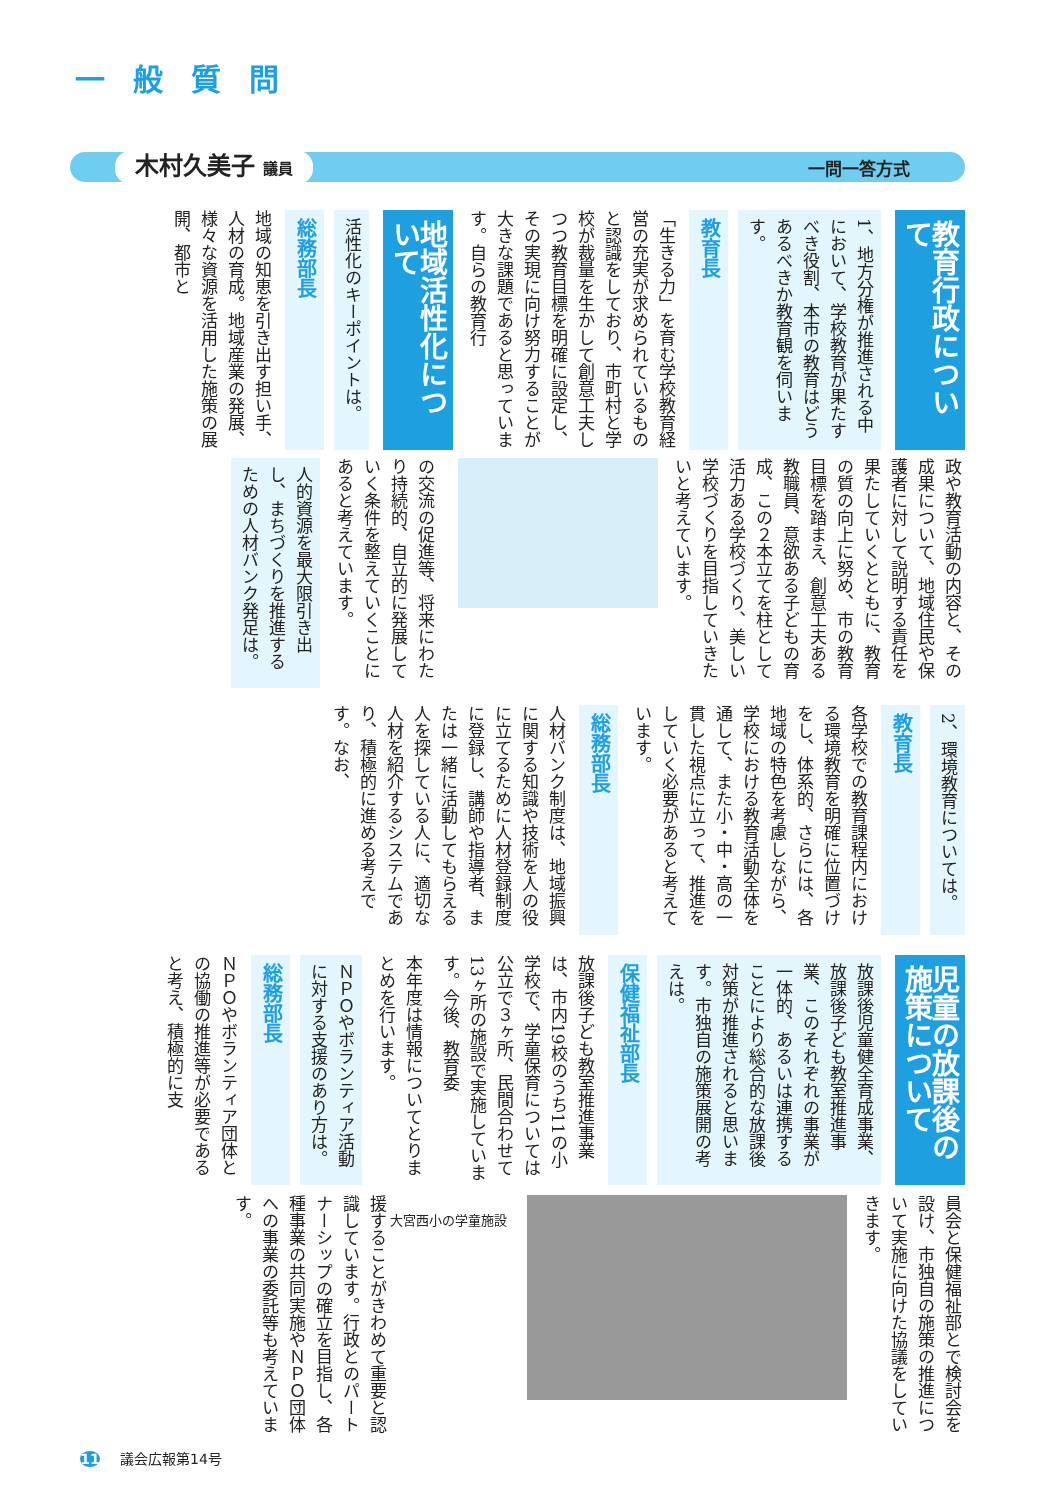一般質問
木村久美子 議員 一問一答方式
教育行政について
1、地方分権が推進される中において、学校教育が果たすべき役割、本市の教育はどうあるべきか教育観を伺います。
教育長
「生きる力」を育む学校教育経営の充実が求められているものと認識をしており、市町村と学校が裁量を生かして創意工夫しつつ教育目標を明確に設定し、その実現に向け努力することが大きな課題であると思っています。自らの教育行
地域活性化について
活性化のキーポイントは。
総務部長
地域の知恵を引き出す担い手、人材の育成。地域産業の発展、様々な資源を活用した施策の展開、都市と
政や教育活動の内容と、その成果について、地域住民や保護者に対して説明する責任を果たしていくとともに、教育の質の向上に努め、市の教育目標を踏まえ、創意工夫ある教職員、意欲ある子どもの育成、この２本立てを柱として活力ある学校づくり、美しい学校づくりを目指していきたいと考えています。
の交流の促進等、将来にわたり持続的、自立的に発展していく条件を整えていくことにあると考えています。
人的資源を最大限引き出し、まちづくりを推進するための人材バンク発足は。
2、環境教育については。
教育長
各学校での教育課程内における環境教育を明確に位置づけをし、体系的、さらには、各地域の特色を考慮しながら、学校における教育活動全体を通して、また小・中・高の一貫した視点に立って、推進をしていく必要があると考えています。
総務部長
人材バンク制度は、地域振興に関する知識や技術を人の役に立てるために人材登録制度に登録し、講師や指導者、または一緒に活動してもらえる人を探している人に、適切な人材を紹介するシステムであり、積極的に進める考えです。なお、
児童の放課後の施策について
放課後児童健全育成事業、放課後子ども教室推進事業、このそれぞれの事業が一体的、あるいは連携することにより総合的な放課後対策が推進されると思います。市独自の施策展開の考えは。
保健福祉部長
放課後子ども教室推進事業は、市内19校のうち11の小学校で、学童保育については公立で３ヶ所、民間合わせて13ヶ所の施設で実施しています。今後、教育委
本年度は情報についてとりまとめを行います。
ＮＰＯやボランティア活動に対する支援のあり方は。
総務部長
ＮＰＯやボランティア団体との協働の推進等が必要であると考え、積極的に支
員会と保健福祉部とで検討会を設け、市独自の施策の推進について実施に向けた協議をしていきます。
大宮西小の学童施設
援することがきわめて重要と認識しています。行政とのパートナーシップの確立を目指し、各種事業の共同実施やＮＰＯ団体への事業の委託等も考えています。
11 議会広報第14号